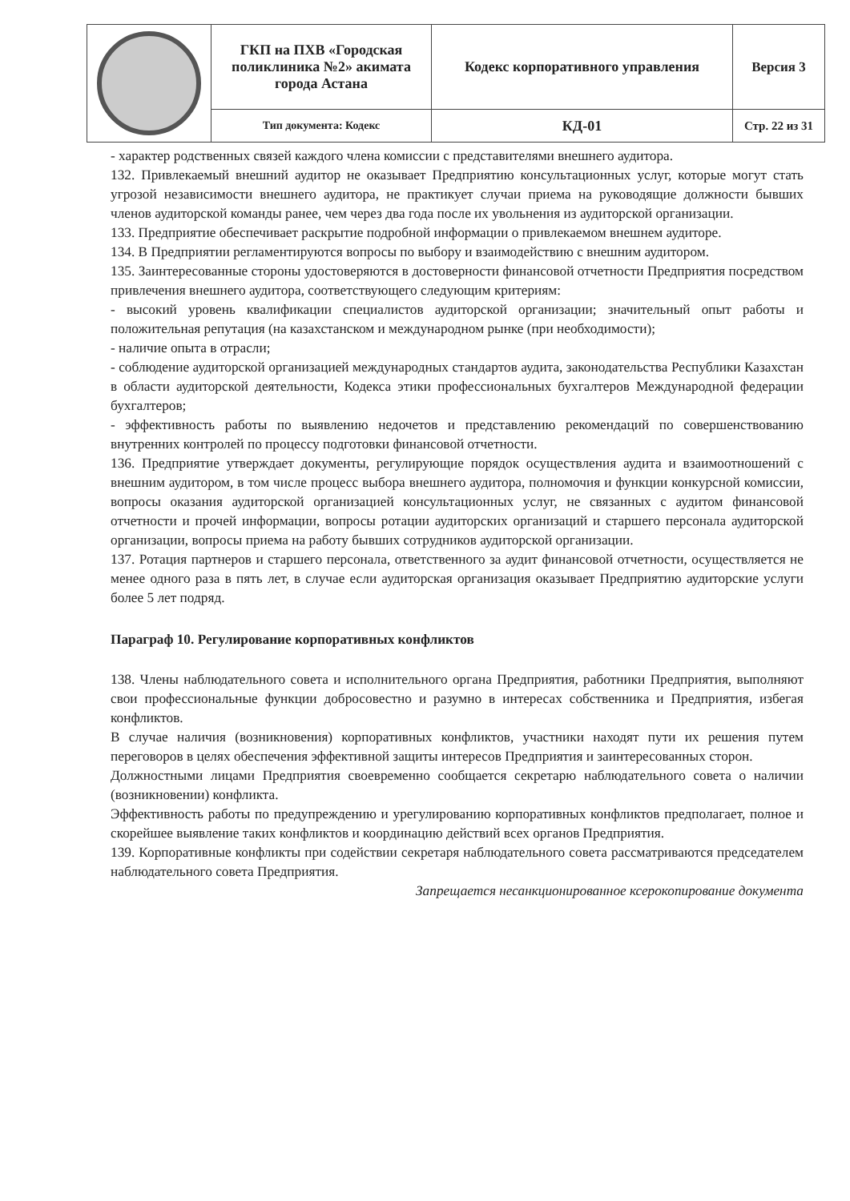| | ГКП на ПХВ «Городская поликлиника №2» акимата города Астана | Кодекс корпоративного управления | Версия 3 |
| | Тип документа: Кодекс | КД-01 | Стр. 22 из 31 |
- характер родственных связей каждого члена комиссии с представителями внешнего аудитора.
132. Привлекаемый внешний аудитор не оказывает Предприятию консультационных услуг, которые могут стать угрозой независимости внешнего аудитора, не практикует случаи приема на руководящие должности бывших членов аудиторской команды ранее, чем через два года после их увольнения из аудиторской организации.
133. Предприятие обеспечивает раскрытие подробной информации о привлекаемом внешнем аудиторе.
134. В Предприятии регламентируются вопросы по выбору и взаимодействию с внешним аудитором.
135. Заинтересованные стороны удостоверяются в достоверности финансовой отчетности Предприятия посредством привлечения внешнего аудитора, соответствующего следующим критериям:
- высокий уровень квалификации специалистов аудиторской организации; значительный опыт работы и положительная репутация (на казахстанском и международном рынке (при необходимости);
- наличие опыта в отрасли;
- соблюдение аудиторской организацией международных стандартов аудита, законодательства Республики Казахстан в области аудиторской деятельности, Кодекса этики профессиональных бухгалтеров Международной федерации бухгалтеров;
- эффективность работы по выявлению недочетов и представлению рекомендаций по совершенствованию внутренних контролей по процессу подготовки финансовой отчетности.
136. Предприятие утверждает документы, регулирующие порядок осуществления аудита и взаимоотношений с внешним аудитором, в том числе процесс выбора внешнего аудитора, полномочия и функции конкурсной комиссии, вопросы оказания аудиторской организацией консультационных услуг, не связанных с аудитом финансовой отчетности и прочей информации, вопросы ротации аудиторских организаций и старшего персонала аудиторской организации, вопросы приема на работу бывших сотрудников аудиторской организации.
137. Ротация партнеров и старшего персонала, ответственного за аудит финансовой отчетности, осуществляется не менее одного раза в пять лет, в случае если аудиторская организация оказывает Предприятию аудиторские услуги более 5 лет подряд.
Параграф 10. Регулирование корпоративных конфликтов
138. Члены наблюдательного совета и исполнительного органа Предприятия, работники Предприятия, выполняют свои профессиональные функции добросовестно и разумно в интересах собственника и Предприятия, избегая конфликтов.
В случае наличия (возникновения) корпоративных конфликтов, участники находят пути их решения путем переговоров в целях обеспечения эффективной защиты интересов Предприятия и заинтересованных сторон.
Должностными лицами Предприятия своевременно сообщается секретарю наблюдательного совета о наличии (возникновении) конфликта.
Эффективность работы по предупреждению и урегулированию корпоративных конфликтов предполагает, полное и скорейшее выявление таких конфликтов и координацию действий всех органов Предприятия.
139. Корпоративные конфликты при содействии секретаря наблюдательного совета рассматриваются председателем наблюдательного совета Предприятия.
Запрещается несанкционированное ксерокопирование документа